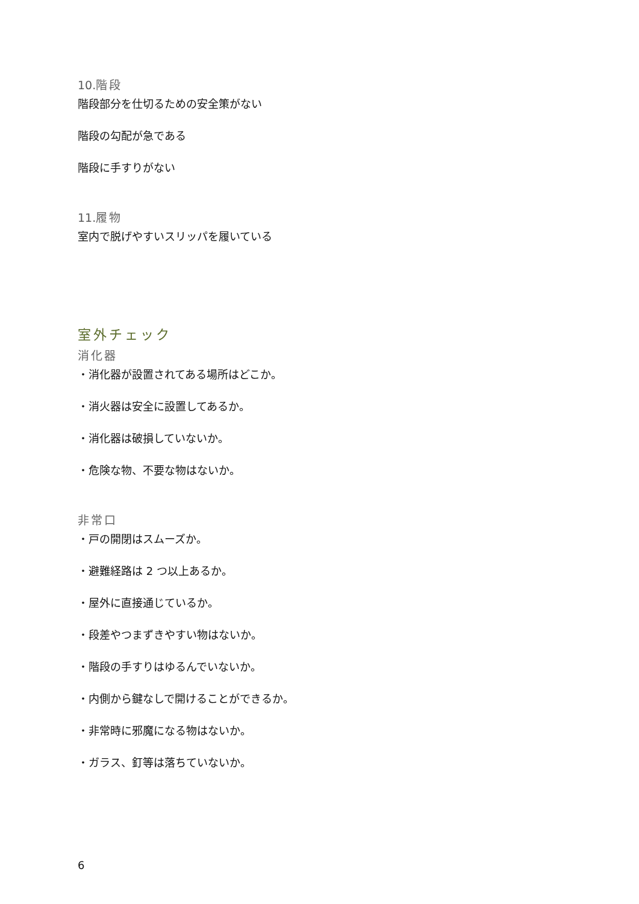10. 階段
階段部分を仕切るための安全策がない
階段の勾配が急である
階段に手すりがない
11. 履物
室内で脱げやすいスリッパを履いている
室外チェック
消化器
・消化器が設置されてある場所はどこか。
・消火器は安全に設置してあるか。
・消化器は破損していないか。
・危険な物、不要な物はないか。
非常口
・戸の開閉はスムーズか。
・避難経路は 2 つ以上あるか。
・屋外に直接通じているか。
・段差やつまずきやすい物はないか。
・階段の手すりはゆるんでいないか。
・内側から鍵なしで開けることができるか。
・非常時に邪魔になる物はないか。
・ガラス、釘等は落ちていないか。
6